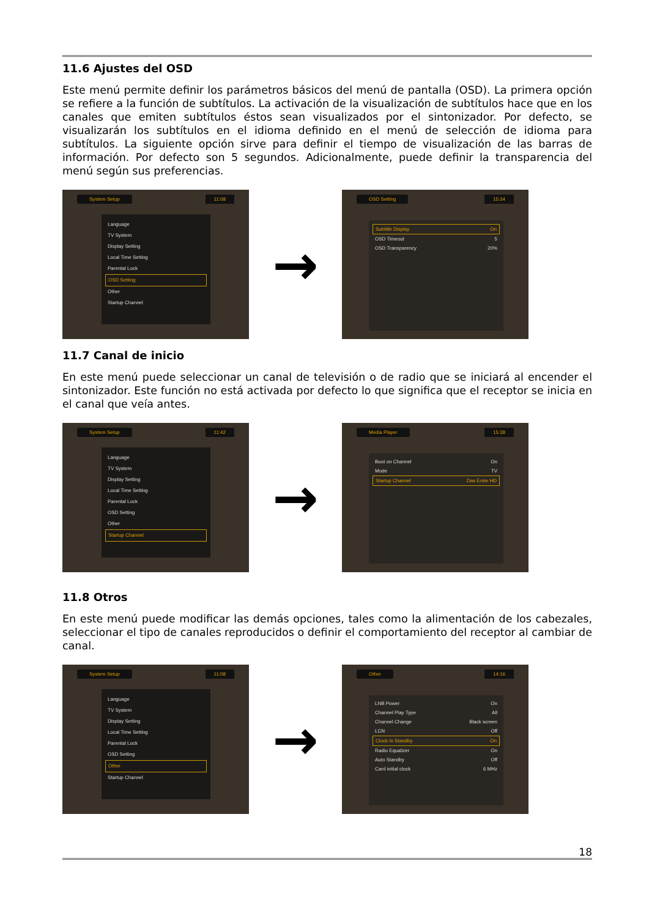11.6 Ajustes del OSD
Este menú permite definir los parámetros básicos del menú de pantalla (OSD). La primera opción se refiere a la función de subtítulos. La activación de la visualización de subtítulos hace que en los canales que emiten subtítulos éstos sean visualizados por el sintonizador. Por defecto, se visualizarán los subtítulos en el idioma definido en el menú de selección de idioma para subtítulos. La siguiente opción sirve para definir el tiempo de visualización de las barras de información. Por defecto son 5 segundos. Adicionalmente, puede definir la transparencia del menú según sus preferencias.
System Setup 11:08
Language
TV System
Display Setting
Local Time Setting
Parental Lock
OSD Setting
Other
Startup Channel
→
OSD Setting 15:34
Subtitle Display On
OSD Timeout 5
OSD Transparency 20%
11.7 Canal de inicio
En este menú puede seleccionar un canal de televisión o de radio que se iniciará al encender el sintonizador. Este función no está activada por defecto lo que significa que el receptor se inicia en el canal que veía antes.
System Setup 11:42
Language
TV System
Display Setting
Local Time Setting
Parental Lock
OSD Setting
Other
Startup Channel
→
Media Player 15:38
Boot on Channel On
Mode TV
Startup Channel Das Erste HD
11.8 Otros
En este menú puede modificar las demás opciones, tales como la alimentación de los cabezales, seleccionar el tipo de canales reproducidos o definir el comportamiento del receptor al cambiar de canal.
System Setup 11:08
Language
TV System
Display Setting
Local Time Setting
Parental Lock
OSD Setting
Other
Startup Channel
→
Other 14:16
LNB Power On
Channel Play Type All
Channel Change Black screen
LCN Off
Clock In Standby On
Radio Equalizer On
Auto Standby Off
Card initial clock 6 MHz
18